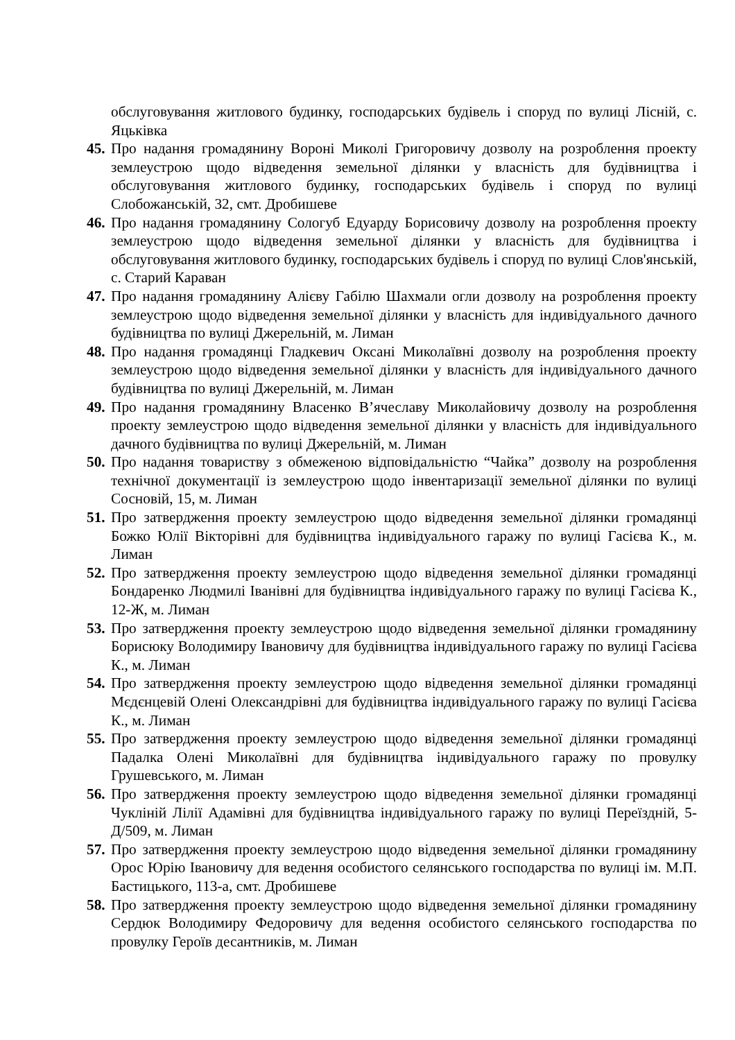обслуговування житлового будинку, господарських будівель і споруд по вулиці Лісній, с. Яцьківка
45.
Про надання громадянину Вороні Миколі Григоровичу дозволу на розроблення проекту землеустрою щодо відведення земельної ділянки у власність для будівництва і обслуговування житлового будинку, господарських будівель і споруд по вулиці Слобожанській, 32, смт. Дробишеве
46.
Про надання громадянину Сологуб Едуарду Борисовичу дозволу на розроблення проекту землеустрою щодо відведення земельної ділянки у власність для будівництва і обслуговування житлового будинку, господарських будівель і споруд по вулиці Слов'янській, с. Старий Караван
47.
Про надання громадянину Алієву Габілю Шахмали огли дозволу на розроблення проекту землеустрою щодо відведення земельної ділянки у власність для індивідуального дачного будівництва по вулиці Джерельній, м. Лиман
48.
Про надання громадянці Гладкевич Оксані Миколаївні дозволу на розроблення проекту землеустрою щодо відведення земельної ділянки у власність для індивідуального дачного будівництва по вулиці Джерельній, м. Лиман
49.
Про надання громадянину Власенко В’ячеславу Миколайовичу дозволу на розроблення проекту землеустрою щодо відведення земельної ділянки у власність для індивідуального дачного будівництва по вулиці Джерельній, м. Лиман
50.
Про надання товариству з обмеженою відповідальністю “Чайка” дозволу на розроблення технічної документації із землеустрою щодо інвентаризації земельної ділянки по вулиці Сосновій, 15, м. Лиман
51.
Про затвердження проекту землеустрою щодо відведення земельної ділянки громадянці Божко Юлії Вікторівні для будівництва індивідуального гаражу по вулиці Гасієва К., м. Лиман
52.
Про затвердження проекту землеустрою щодо відведення земельної ділянки громадянці Бондаренко Людмилі Іванівні для будівництва індивідуального гаражу по вулиці Гасієва К., 12-Ж, м. Лиман
53.
Про затвердження проекту землеустрою щодо відведення земельної ділянки громадянину Борисюку Володимиру Івановичу для будівництва індивідуального гаражу по вулиці Гасієва К., м. Лиман
54.
Про затвердження проекту землеустрою щодо відведення земельної ділянки громадянці Мєдєнцевій Олені Олександрівні для будівництва індивідуального гаражу по вулиці Гасієва К., м. Лиман
55.
Про затвердження проекту землеустрою щодо відведення земельної ділянки громадянці Падалка Олені Миколаївні для будівництва індивідуального гаражу по провулку Грушевського, м. Лиман
56.
Про затвердження проекту землеустрою щодо відведення земельної ділянки громадянці Чукліній Лілії Адамівні для будівництва індивідуального гаражу по вулиці Переїздній, 5-Д/509, м. Лиман
57.
Про затвердження проекту землеустрою щодо відведення земельної ділянки громадянину Орос Юрію Івановичу для ведення особистого селянського господарства по вулиці ім. М.П. Бастицького, 113-а, смт. Дробишеве
58.
Про затвердження проекту землеустрою щодо відведення земельної ділянки громадянину Сердюк Володимиру Федоровичу для ведення особистого селянського господарства по провулку Героїв десантників, м. Лиман